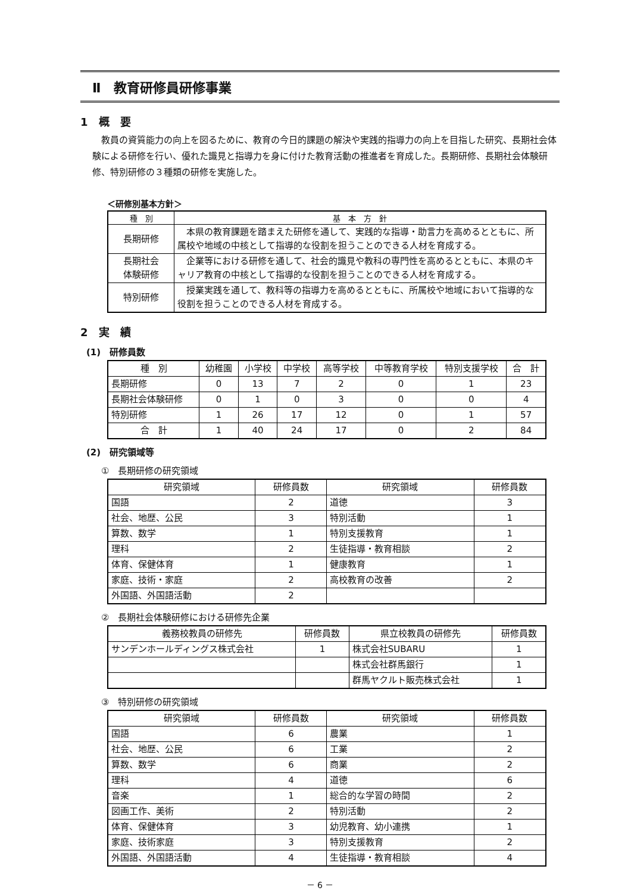Ⅱ　教育研修員研修事業
1　概　要
教員の資質能力の向上を図るために、教育の今日的課題の解決や実践的指導力の向上を目指した研究、長期社会体験による研修を行い、優れた識見と指導力を身に付けた教育活動の推進者を育成した。長期研修、長期社会体験研修、特別研修の３種類の研修を実施した。
＜研修別基本方針＞
| 種 別 | 基 本 方 針 |
| --- | --- |
| 長期研修 | 本県の教育課題を踏まえた研修を通して、実践的な指導・助言力を高めるとともに、所属校や地域の中核として指導的な役割を担うことのできる人材を育成する。 |
| 長期社会 体験研修 | 企業等における研修を通して、社会的識見や教科の専門性を高めるとともに、本県のキャリア教育の中核として指導的な役割を担うことのできる人材を育成する。 |
| 特別研修 | 授業実践を通して、教科等の指導力を高めるとともに、所属校や地域において指導的な役割を担うことのできる人材を育成する。 |
2　実　績
(1)　研修員数
| 種 別 | 幼稚園 | 小学校 | 中学校 | 高等学校 | 中等教育学校 | 特別支援学校 | 合 計 |
| 長期研修 | 0 | 13 | 7 | 2 | 0 | 1 | 23 |
| 長期社会体験研修 | 0 | 1 | 0 | 3 | 0 | 0 | 4 |
| 特別研修 | 1 | 26 | 17 | 12 | 0 | 1 | 57 |
| 合 計 | 1 | 40 | 24 | 17 | 0 | 2 | 84 |
(2)　研究領域等
①　長期研修の研究領域
| 研究領域 | 研修員数 | 研究領域 | 研修員数 |
| 国語 | 2 | 道徳 | 3 |
| 社会、地歴、公民 | 3 | 特別活動 | 1 |
| 算数、数学 | 1 | 特別支援教育 | 1 |
| 理科 | 2 | 生徒指導・教育相談 | 2 |
| 体育、保健体育 | 1 | 健康教育 | 1 |
| 家庭、技術・家庭 | 2 | 高校教育の改善 | 2 |
| 外国語、外国語活動 | 2 | | |
②　長期社会体験研修における研修先企業
| 義務校教員の研修先 | 研修員数 | 県立校教員の研修先 | 研修員数 |
| サンデンホールディングス株式会社 | 1 | 株式会社SUBARU | 1 |
| | | 株式会社群馬銀行 | 1 |
| | | 群馬ヤクルト販売株式会社 | 1 |
③　特別研修の研究領域
| 研究領域 | 研修員数 | 研究領域 | 研修員数 |
| 国語 | 6 | 農業 | 1 |
| 社会、地歴、公民 | 6 | 工業 | 2 |
| 算数、数学 | 6 | 商業 | 2 |
| 理科 | 4 | 道徳 | 6 |
| 音楽 | 1 | 総合的な学習の時間 | 2 |
| 図画工作、美術 | 2 | 特別活動 | 2 |
| 体育、保健体育 | 3 | 幼児教育、幼小連携 | 1 |
| 家庭、技術家庭 | 3 | 特別支援教育 | 2 |
| 外国語、外国語活動 | 4 | 生徒指導・教育相談 | 4 |
－ 6 －